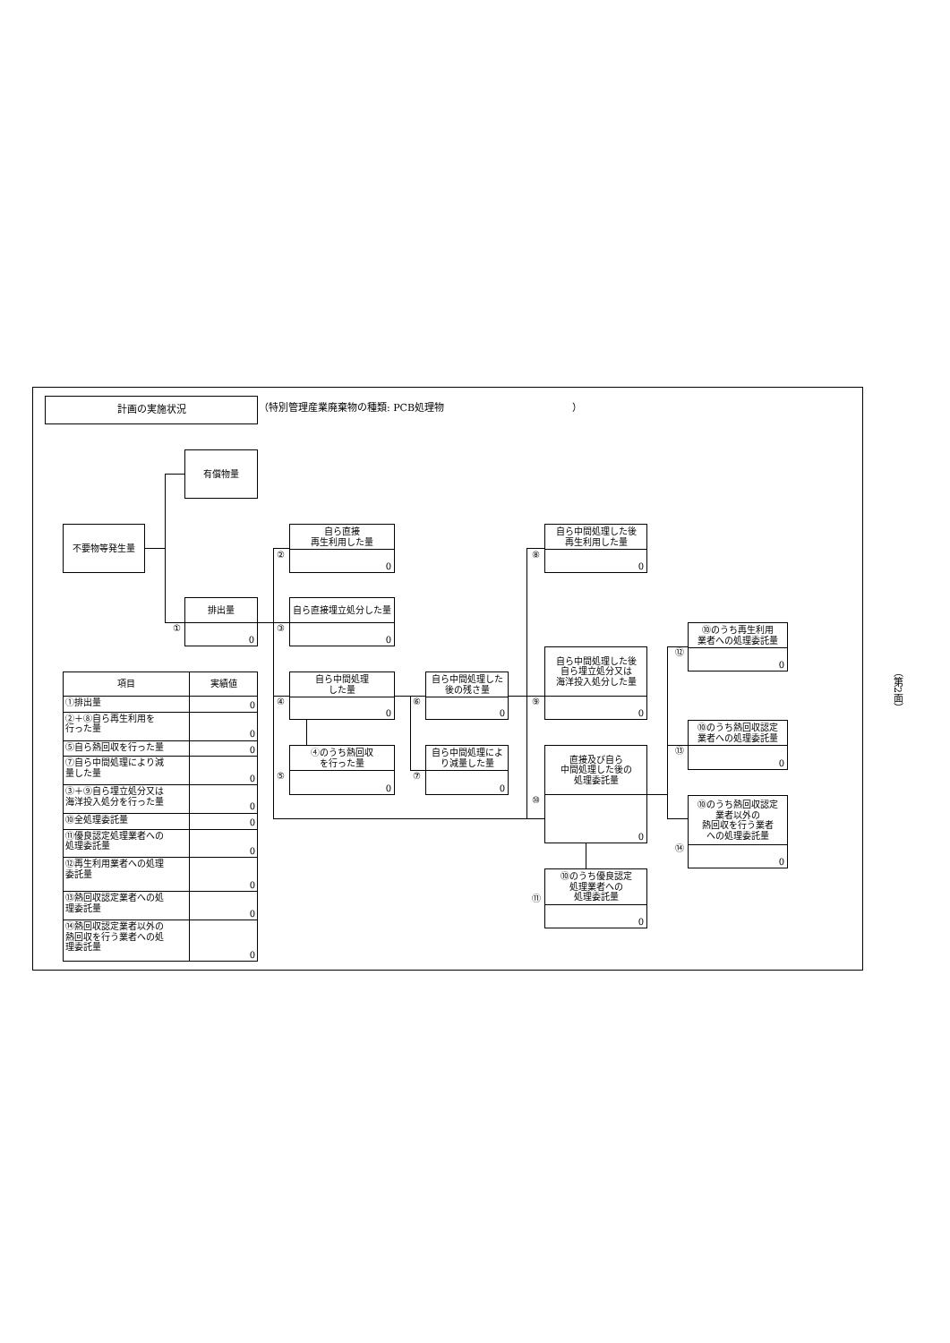計画の実施状況
（特別管理産業廃棄物の種類: PCB処理物　　　　　　　　　　　　　）
不要物等発生量
有償物量
①
排出量
0
②
自ら直接
再生利用した量
0
③
自ら直接埋立処分した量
0
④
自ら中間処理
した量
0
⑤
④のうち熱回収
を行った量
0
⑥
自ら中間処理した
後の残さ量
0
⑦
自ら中間処理によ
り減量した量
0
⑧
自ら中間処理した後
再生利用した量
0
⑨
自ら中間処理した後
自ら埋立処分又は
海洋投入処分した量
0
⑩
直接及び自ら
中間処理した後の
処理委託量
0
⑪
⑩のうち優良認定
処理業者への
処理委託量
0
⑫
⑩のうち再生利用
業者への処理委託量
0
⑬
⑩のうち熱回収認定
業者への処理委託量
0
⑭
⑩のうち熱回収認定
業者以外の
熱回収を行う業者
への処理委託量
0
| 項目 | 実績値 |
| --- | --- |
| ①排出量 | 0 |
| ②＋⑧自ら再生利用を 行った量 | 0 |
| ⑤自ら熱回収を行った量 | 0 |
| ⑦自ら中間処理により減 量した量 | 0 |
| ③＋⑨自ら埋立処分又は 海洋投入処分を行った量 | 0 |
| ⑩全処理委託量 | 0 |
| ⑪優良認定処理業者への 処理委託量 | 0 |
| ⑫再生利用業者への処理 委託量 | 0 |
| ⑬熱回収認定業者への処 理委託量 | 0 |
| ⑭熱回収認定業者以外の 熱回収を行う業者への処 理委託量 | 0 |
（第2面）